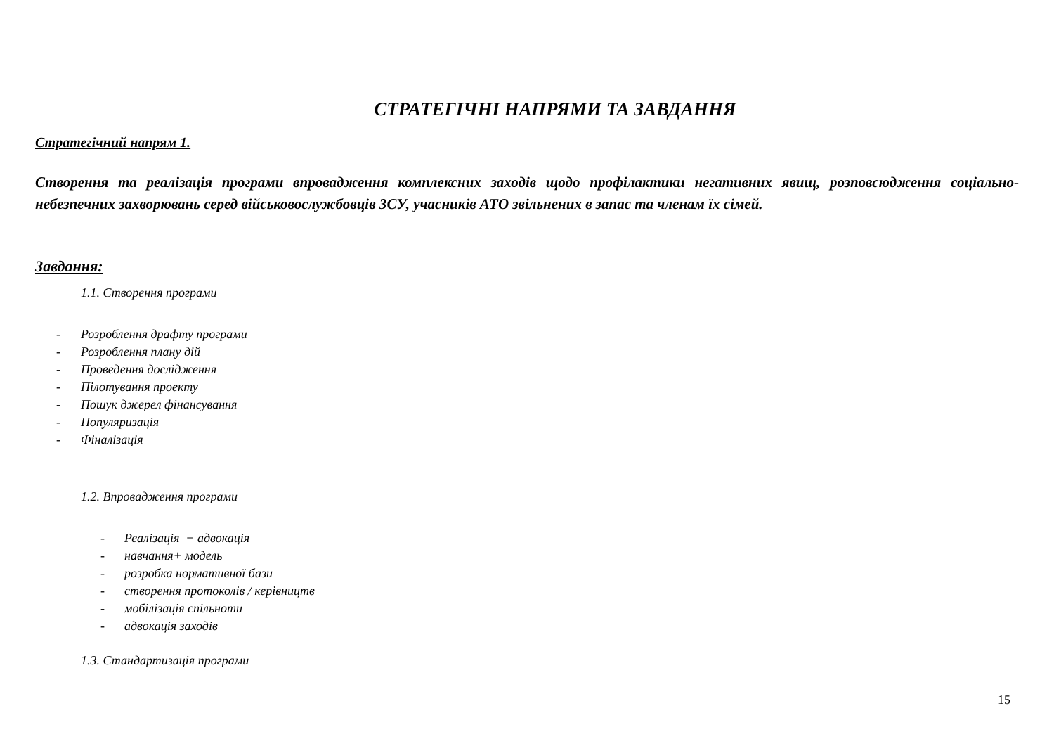СТРАТЕГІЧНІ НАПРЯМИ ТА ЗАВДАННЯ
Стратегічний напрям 1.
Створення та реалізація програми впровадження комплексних заходів щодо профілактики негативних явищ, розповсюдження соціально-небезпечних захворювань серед військовослужбовців ЗСУ, учасників АТО звільнених в запас та членам їх сімей.
Завдання:
1.1. Створення програми
- Розроблення драфту програми
- Розроблення плану дій
- Проведення дослідження
- Пілотування проекту
- Пошук джерел фінансування
- Популяризація
- Фіналізація
1.2. Впровадження програми
- Реалізація + адвокація
- навчання+ модель
- розробка нормативної бази
- створення протоколів / керівництв
- мобілізація спільноти
- адвокація заходів
1.3. Стандартизація програми
15